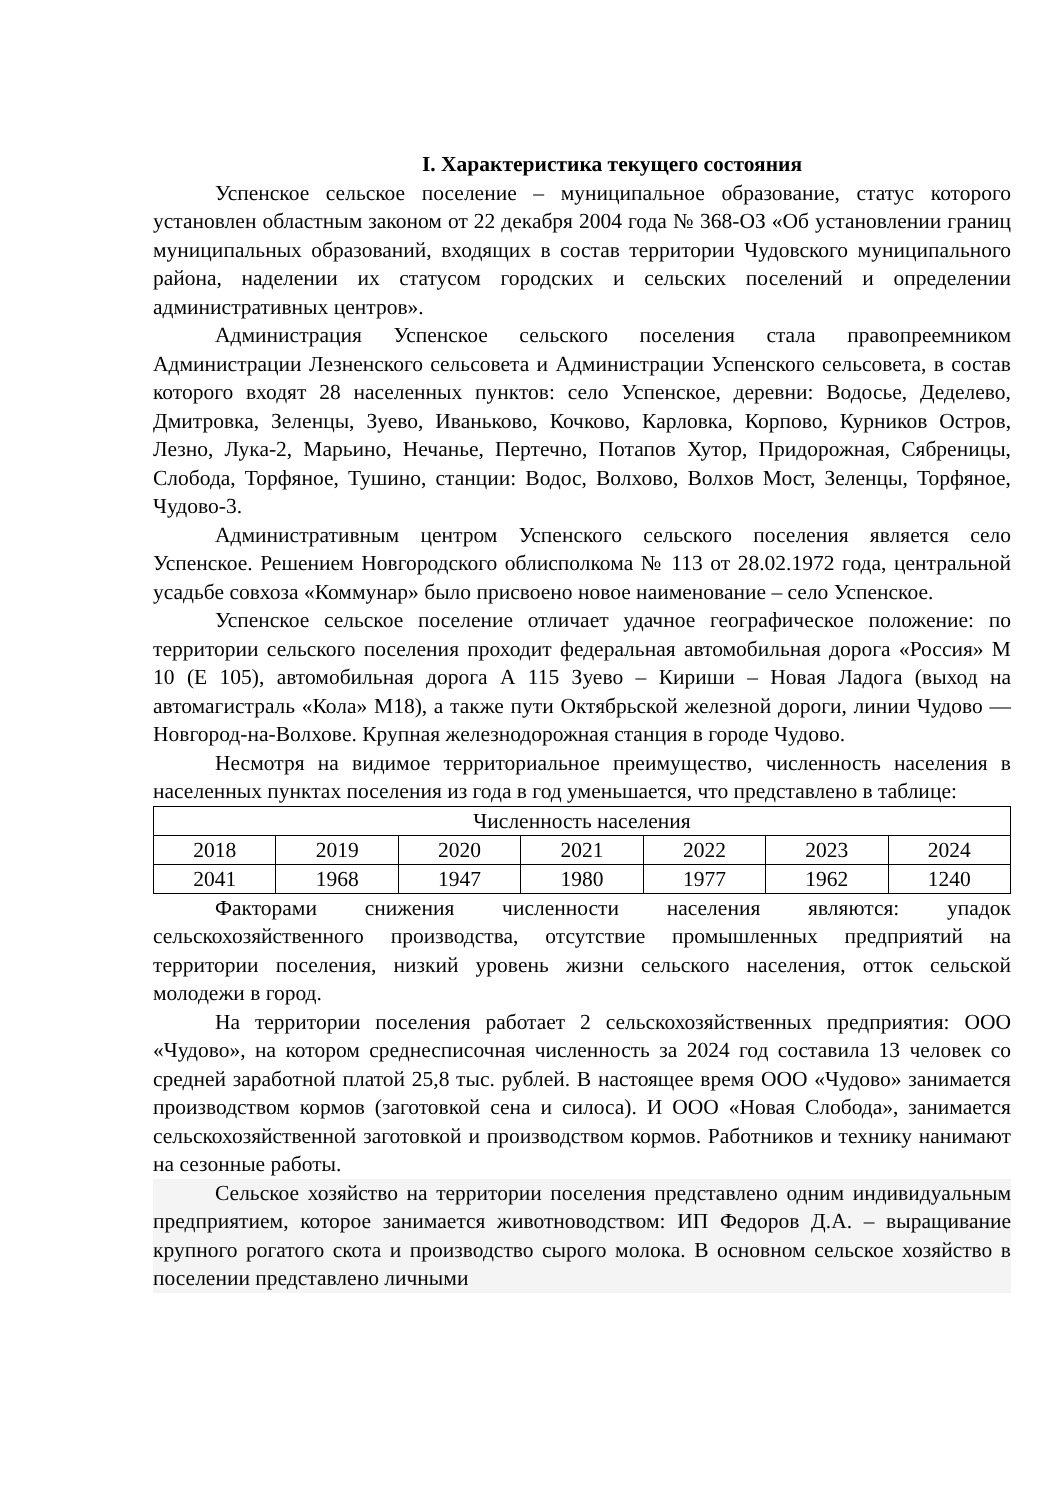I. Характеристика текущего состояния
Успенское сельское поселение – муниципальное образование, статус которого установлен областным законом от 22 декабря 2004 года № 368-ОЗ «Об установлении границ муниципальных образований, входящих в состав территории Чудовского муниципального района, наделении их статусом городских и сельских поселений и определении административных центров».
Администрация Успенское сельского поселения стала правопреемником Администрации Лезненского сельсовета и Администрации Успенского сельсовета, в состав которого входят 28 населенных пунктов: село Успенское, деревни: Водосье, Деделево, Дмитровка, Зеленцы, Зуево, Иваньково, Кочково, Карловка, Корпово, Курников Остров, Лезно, Лука-2, Марьино, Нечанье, Пертечно, Потапов Хутор, Придорожная, Сябреницы, Слобода, Торфяное, Тушино, станции: Водос, Волхово, Волхов Мост, Зеленцы, Торфяное, Чудово-3.
Административным центром Успенского сельского поселения является село Успенское. Решением Новгородского облисполкома № 113 от 28.02.1972 года, центральной усадьбе совхоза «Коммунар» было присвоено новое наименование – село Успенское.
Успенское сельское поселение отличает удачное географическое положение: по территории сельского поселения проходит федеральная автомобильная дорога «Россия» М 10 (Е 105), автомобильная дорога А 115 Зуево – Кириши – Новая Ладога (выход на автомагистраль «Кола» М18), а также пути Октябрьской железной дороги, линии Чудово — Новгород-на-Волхове. Крупная железнодорожная станция в городе Чудово.
Несмотря на видимое территориальное преимущество, численность населения в населенных пунктах поселения из года в год уменьшается, что представлено в таблице:
| Численность населения | | | | | | |
| 2018 | 2019 | 2020 | 2021 | 2022 | 2023 | 2024 |
| 2041 | 1968 | 1947 | 1980 | 1977 | 1962 | 1240 |
Факторами снижения численности населения являются: упадок сельскохозяйственного производства, отсутствие промышленных предприятий на территории поселения, низкий уровень жизни сельского населения, отток сельской молодежи в город.
На территории поселения работает 2 сельскохозяйственных предприятия: ООО «Чудово», на котором среднесписочная численность за 2024 год составила 13 человек со средней заработной платой 25,8 тыс. рублей. В настоящее время ООО «Чудово» занимается производством кормов (заготовкой сена и силоса). И ООО «Новая Слобода», занимается сельскохозяйственной заготовкой и производством кормов. Работников и технику нанимают на сезонные работы.
Сельское хозяйство на территории поселения представлено одним индивидуальным предприятием, которое занимается животноводством: ИП Федоров Д.А. – выращивание крупного рогатого скота и производство сырого молока. В основном сельское хозяйство в поселении представлено личными